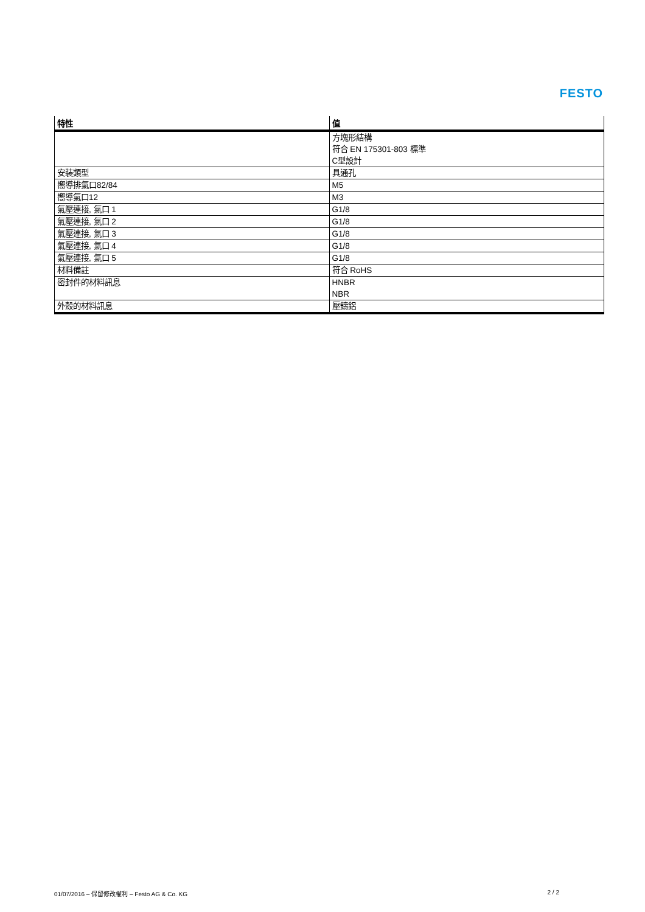FESTO
| 特性 | 值 |
| --- | --- |
| | 方塊形結構 符合 EN 175301-803 標準 C型設計 |
| 安裝類型 | 具通孔 |
| 嚮導排氣口82/84 | M5 |
| 嚮導氣口12 | M3 |
| 氣壓連接, 氣口 1 | G1/8 |
| 氣壓連接, 氣口 2 | G1/8 |
| 氣壓連接, 氣口 3 | G1/8 |
| 氣壓連接, 氣口 4 | G1/8 |
| 氣壓連接, 氣口 5 | G1/8 |
| 材料備註 | 符合 RoHS |
| 密封件的材料訊息 | HNBR NBR |
| 外殼的材料訊息 | 壓鑄鋁 |
01/07/2016 – 保留修改權利 – Festo AG & Co. KG 2 / 2